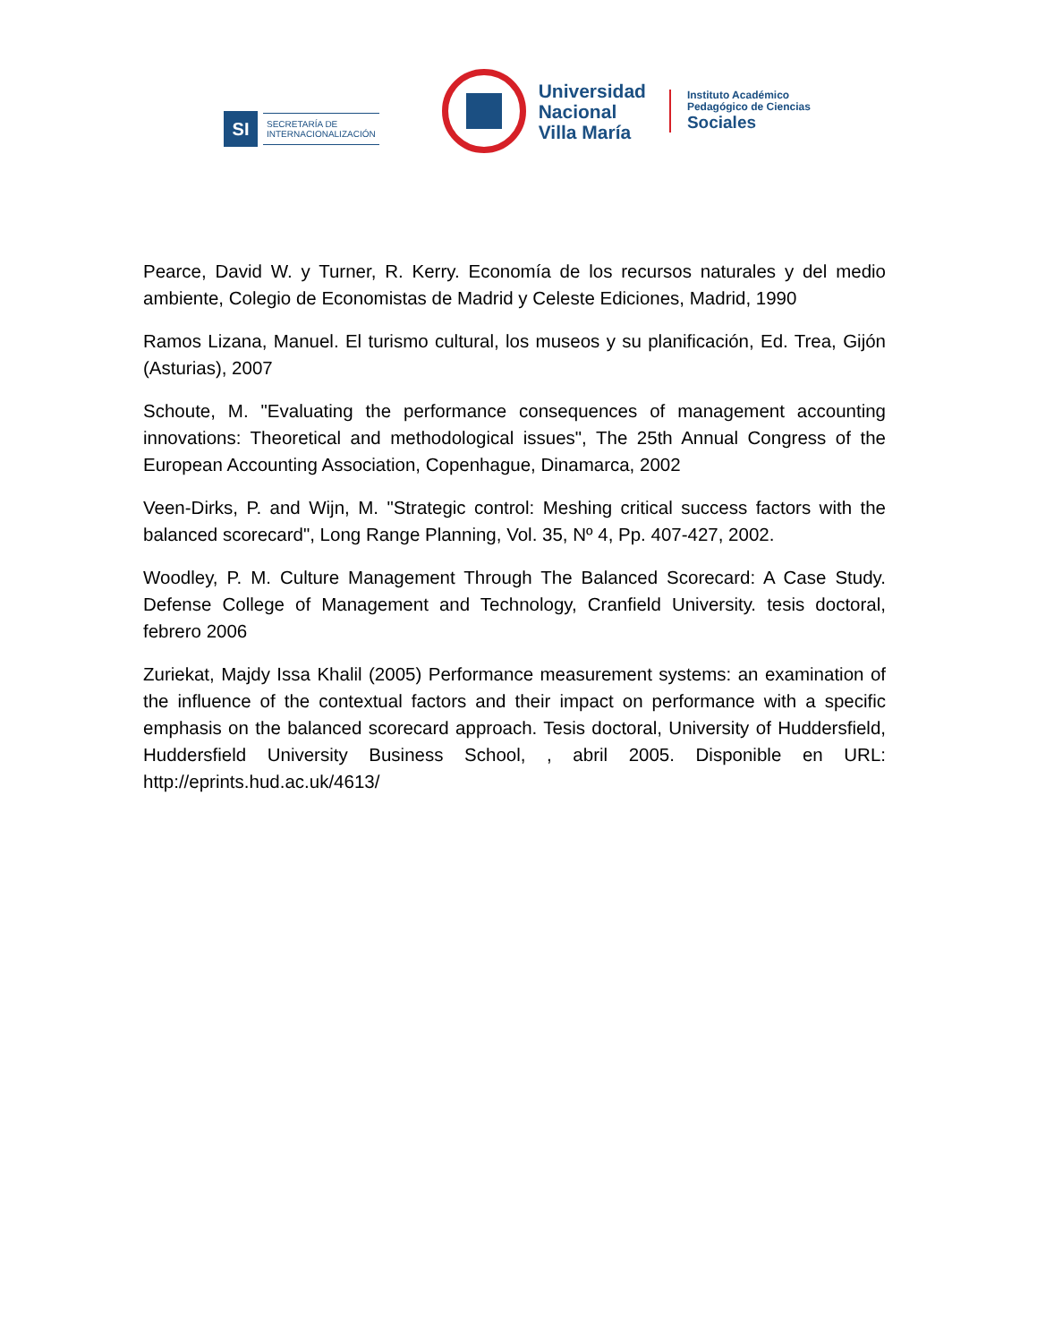SI
SECRETARÍA DE
INTERNACIONALIZACIÓN
Universidad
Nacional
Villa María
Instituto Académico
Pedagógico de Ciencias
Sociales
Pearce, David W. y Turner, R. Kerry. Economía de los recursos naturales y del medio ambiente, Colegio de Economistas de Madrid y Celeste Ediciones, Madrid, 1990
Ramos Lizana, Manuel. El turismo cultural, los museos y su planificación, Ed. Trea, Gijón (Asturias), 2007
Schoute, M. "Evaluating the performance consequences of management accounting innovations: Theoretical and methodological issues", The 25th Annual Congress of the European Accounting Association, Copenhague, Dinamarca, 2002
Veen-Dirks, P. and Wijn, M. "Strategic control: Meshing critical success factors with the balanced scorecard", Long Range Planning, Vol. 35, Nº 4, Pp. 407-427, 2002.
Woodley, P. M. Culture Management Through The Balanced Scorecard: A Case Study. Defense College of Management and Technology, Cranfield University. tesis doctoral, febrero 2006
Zuriekat, Majdy Issa Khalil (2005) Performance measurement systems: an examination of the influence of the contextual factors and their impact on performance with a specific emphasis on the balanced scorecard approach. Tesis doctoral, University of Huddersfield, Huddersfield University Business School, , abril 2005. Disponible en URL: http://eprints.hud.ac.uk/4613/